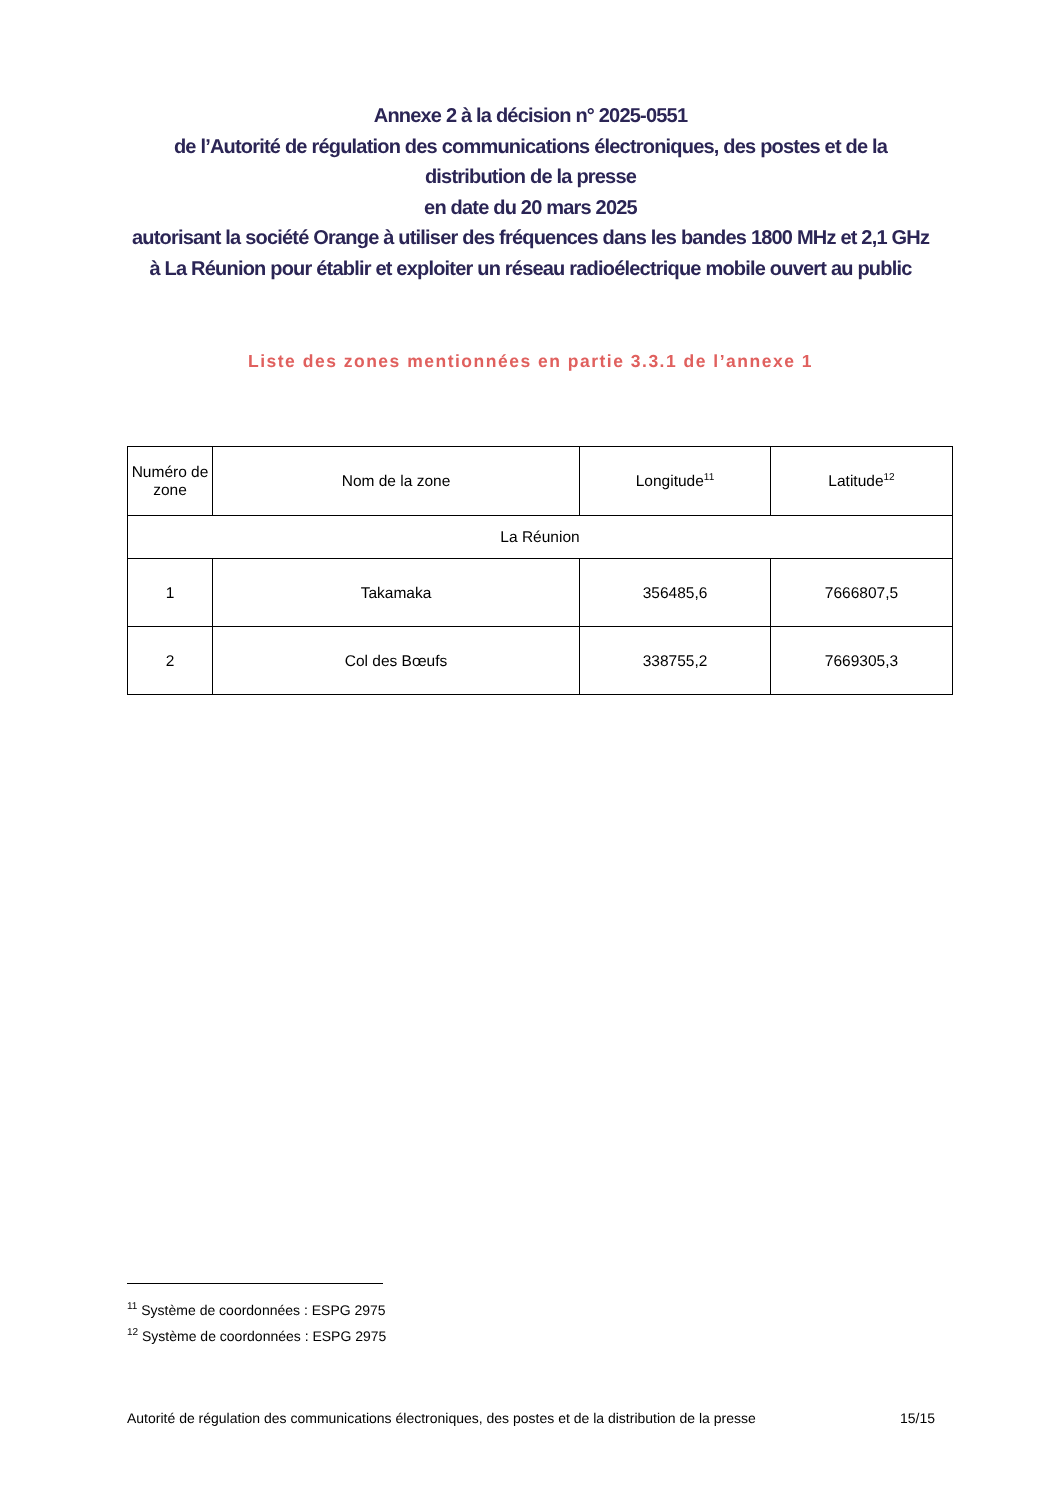Annexe 2 à la décision n° 2025-0551
de l’Autorité de régulation des communications électroniques, des postes et de la distribution de la presse
en date du 20 mars 2025
autorisant la société Orange à utiliser des fréquences dans les bandes 1800 MHz et 2,1 GHz à La Réunion pour établir et exploiter un réseau radioélectrique mobile ouvert au public
Liste des zones mentionnées en partie 3.3.1 de l’annexe 1
| Numéro de zone | Nom de la zone | Longitude<sup>11</sup> | Latitude<sup>12</sup> |
| --- | --- | --- | --- |
| La Réunion | | | |
| 1 | Takamaka | 356485,6 | 7666807,5 |
| 2 | Col des Bœufs | 338755,2 | 7669305,3 |
<sup>11</sup> Système de coordonnées : ESPG 2975
<sup>12</sup> Système de coordonnées : ESPG 2975
Autorité de régulation des communications électroniques, des postes et de la distribution de la presse 15/15